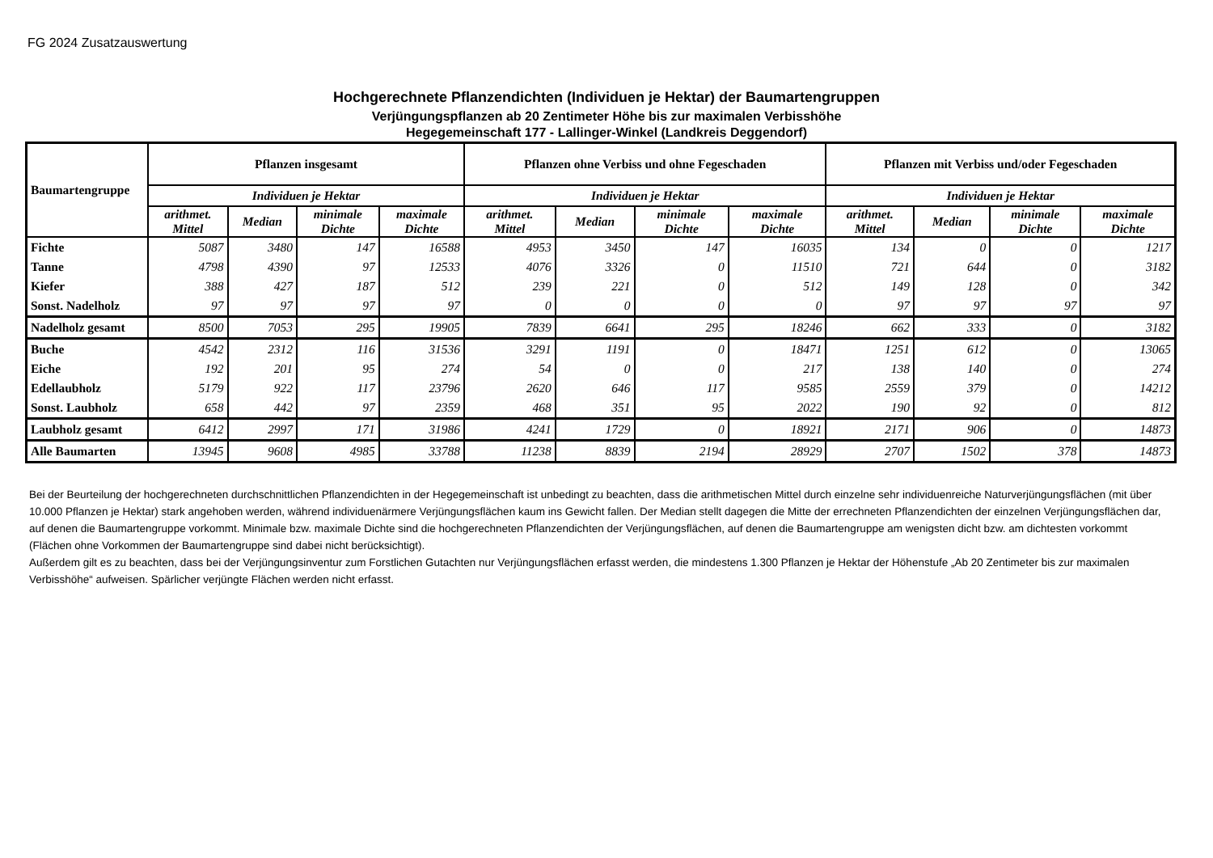FG 2024 Zusatzauswertung
Hochgerechnete Pflanzendichten (Individuen je Hektar) der Baumartengruppen
Verjüngungspflanzen ab 20 Zentimeter Höhe bis zur maximalen Verbisshöhe
Hegegemeinschaft 177 - Lallinger-Winkel (Landkreis Deggendorf)
| Baumartengruppe | Pflanzen insgesamt | | | | Pflanzen ohne Verbiss und ohne Fegeschaden | | | | Pflanzen mit Verbiss und/oder Fegeschaden | | | |
| --- | --- | --- | --- | --- | --- | --- | --- | --- | --- | --- | --- | --- |
| | Individuen je Hektar | | | | Individuen je Hektar | | | | Individuen je Hektar | | | |
| | arithmet. Mittel | Median | minimale Dichte | maximale Dichte | arithmet. Mittel | Median | minimale Dichte | maximale Dichte | arithmet. Mittel | Median | minimale Dichte | maximale Dichte |
| Fichte | 5087 | 3480 | 147 | 16588 | 4953 | 3450 | 147 | 16035 | 134 | 0 | 0 | 1217 |
| Tanne | 4798 | 4390 | 97 | 12533 | 4076 | 3326 | 0 | 11510 | 721 | 644 | 0 | 3182 |
| Kiefer | 388 | 427 | 187 | 512 | 239 | 221 | 0 | 512 | 149 | 128 | 0 | 342 |
| Sonst. Nadelholz | 97 | 97 | 97 | 97 | 0 | 0 | 0 | 0 | 97 | 97 | 97 | 97 |
| Nadelholz gesamt | 8500 | 7053 | 295 | 19905 | 7839 | 6641 | 295 | 18246 | 662 | 333 | 0 | 3182 |
| Buche | 4542 | 2312 | 116 | 31536 | 3291 | 1191 | 0 | 18471 | 1251 | 612 | 0 | 13065 |
| Eiche | 192 | 201 | 95 | 274 | 54 | 0 | 0 | 217 | 138 | 140 | 0 | 274 |
| Edellaubholz | 5179 | 922 | 117 | 23796 | 2620 | 646 | 117 | 9585 | 2559 | 379 | 0 | 14212 |
| Sonst. Laubholz | 658 | 442 | 97 | 2359 | 468 | 351 | 95 | 2022 | 190 | 92 | 0 | 812 |
| Laubholz gesamt | 6412 | 2997 | 171 | 31986 | 4241 | 1729 | 0 | 18921 | 2171 | 906 | 0 | 14873 |
| Alle Baumarten | 13945 | 9608 | 4985 | 33788 | 11238 | 8839 | 2194 | 28929 | 2707 | 1502 | 378 | 14873 |
Bei der Beurteilung der hochgerechneten durchschnittlichen Pflanzendichten in der Hegegemeinschaft ist unbedingt zu beachten, dass die arithmetischen Mittel durch einzelne sehr individuenreiche Naturverjüngungsflächen (mit über 10.000 Pflanzen je Hektar) stark angehoben werden, während individuenärmere Verjüngungsflächen kaum ins Gewicht fallen. Der Median stellt dagegen die Mitte der errechneten Pflanzendichten der einzelnen Verjüngungsflächen dar, auf denen die Baumartengruppe vorkommt. Minimale bzw. maximale Dichte sind die hochgerechneten Pflanzendichten der Verjüngungsflächen, auf denen die Baumartengruppe am wenigsten dicht bzw. am dichtesten vorkommt (Flächen ohne Vorkommen der Baumartengruppe sind dabei nicht berücksichtigt).
Außerdem gilt es zu beachten, dass bei der Verjüngungsinventur zum Forstlichen Gutachten nur Verjüngungsflächen erfasst werden, die mindestens 1.300 Pflanzen je Hektar der Höhenstufe „Ab 20 Zentimeter bis zur maximalen Verbisshöhe“ aufweisen. Spärlicher verjüngte Flächen werden nicht erfasst.